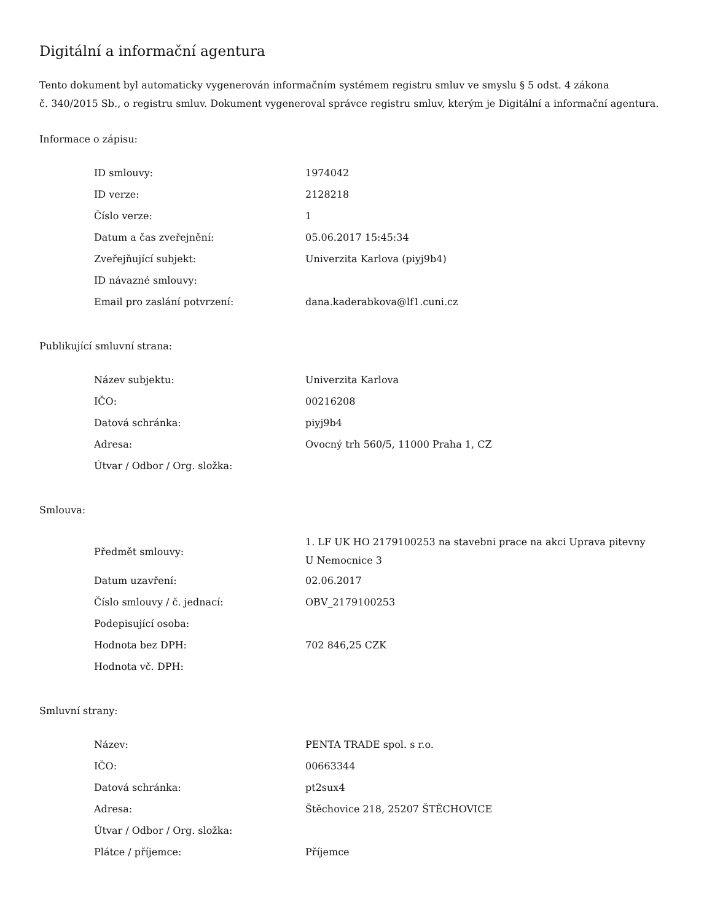Digitální a informační agentura
Tento dokument byl automaticky vygenerován informačním systémem registru smluv ve smyslu § 5 odst. 4 zákona
č. 340/2015 Sb., o registru smluv. Dokument vygeneroval správce registru smluv, kterým je Digitální a informační agentura.
Informace o zápisu:
| ID smlouvy: | 1974042 |
| ID verze: | 2128218 |
| Číslo verze: | 1 |
| Datum a čas zveřejnění: | 05.06.2017 15:45:34 |
| Zveřejňující subjekt: | Univerzita Karlova (piyj9b4) |
| ID návazné smlouvy: | |
| Email pro zaslání potvrzení: | dana.kaderabkova@lf1.cuni.cz |
Publikující smluvní strana:
| Název subjektu: | Univerzita Karlova |
| IČO: | 00216208 |
| Datová schránka: | piyj9b4 |
| Adresa: | Ovocný trh 560/5, 11000 Praha 1, CZ |
| Útvar / Odbor / Org. složka: | |
Smlouva:
| Předmět smlouvy: | 1. LF UK HO 2179100253 na stavebni prace na akci Uprava pitevny U Nemocnice 3 |
| Datum uzavření: | 02.06.2017 |
| Číslo smlouvy / č. jednací: | OBV_2179100253 |
| Podepisující osoba: | |
| Hodnota bez DPH: | 702 846,25 CZK |
| Hodnota vč. DPH: | |
Smluvní strany:
| Název: | PENTA TRADE spol. s r.o. |
| IČO: | 00663344 |
| Datová schránka: | pt2sux4 |
| Adresa: | Štěchovice 218, 25207 ŠTĚCHOVICE |
| Útvar / Odbor / Org. složka: | |
| Plátce / příjemce: | Příjemce |